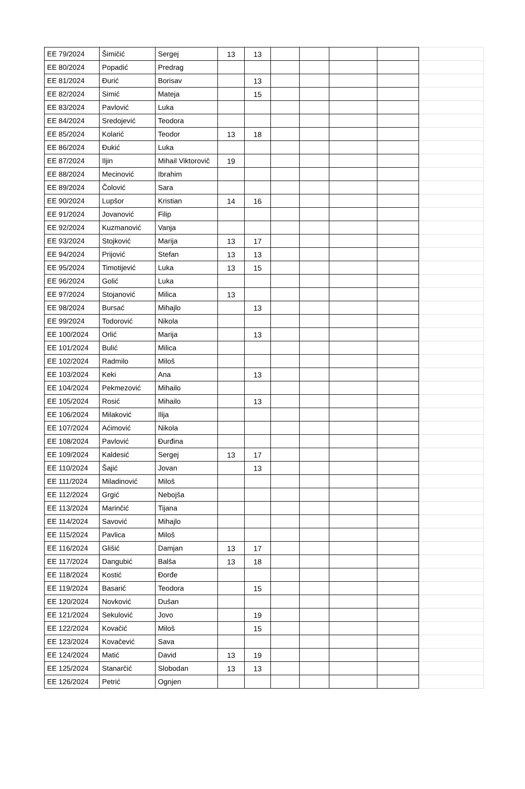| EE 79/2024 | Šimičić | Sergej | 13 | 13 | | | | | |
| EE 80/2024 | Popadić | Predrag | | | | | | | |
| EE 81/2024 | Đurić | Borisav | | 13 | | | | | |
| EE 82/2024 | Simić | Mateja | | 15 | | | | | |
| EE 83/2024 | Pavlović | Luka | | | | | | | |
| EE 84/2024 | Sredojević | Teodora | | | | | | | |
| EE 85/2024 | Kolarić | Teodor | 13 | 18 | | | | | |
| EE 86/2024 | Đukić | Luka | | | | | | | |
| EE 87/2024 | Iljin | Mihail Viktorovič | 19 | | | | | | |
| EE 88/2024 | Mecinović | Ibrahim | | | | | | | |
| EE 89/2024 | Čolović | Sara | | | | | | | |
| EE 90/2024 | Lupšor | Kristian | 14 | 16 | | | | | |
| EE 91/2024 | Jovanović | Filip | | | | | | | |
| EE 92/2024 | Kuzmanović | Vanja | | | | | | | |
| EE 93/2024 | Stojković | Marija | 13 | 17 | | | | | |
| EE 94/2024 | Prijović | Stefan | 13 | 13 | | | | | |
| EE 95/2024 | Timotijević | Luka | 13 | 15 | | | | | |
| EE 96/2024 | Golić | Luka | | | | | | | |
| EE 97/2024 | Stojanović | Milica | 13 | | | | | | |
| EE 98/2024 | Bursać | Mihajlo | | 13 | | | | | |
| EE 99/2024 | Todorović | Nikola | | | | | | | |
| EE 100/2024 | Orlić | Marija | | 13 | | | | | |
| EE 101/2024 | Bulić | Milica | | | | | | | |
| EE 102/2024 | Radmilo | Miloš | | | | | | | |
| EE 103/2024 | Keki | Ana | | 13 | | | | | |
| EE 104/2024 | Pekmezović | Mihailo | | | | | | | |
| EE 105/2024 | Rosić | Mihailo | | 13 | | | | | |
| EE 106/2024 | Milaković | Ilija | | | | | | | |
| EE 107/2024 | Aćimović | Nikola | | | | | | | |
| EE 108/2024 | Pavlović | Đurđina | | | | | | | |
| EE 109/2024 | Kaldesić | Sergej | 13 | 17 | | | | | |
| EE 110/2024 | Šajić | Jovan | | 13 | | | | | |
| EE 111/2024 | Miladinović | Miloš | | | | | | | |
| EE 112/2024 | Grgić | Nebojša | | | | | | | |
| EE 113/2024 | Marinčić | Tijana | | | | | | | |
| EE 114/2024 | Savović | Mihajlo | | | | | | | |
| EE 115/2024 | Pavlica | Miloš | | | | | | | |
| EE 116/2024 | Glišić | Damjan | 13 | 17 | | | | | |
| EE 117/2024 | Dangubić | Balša | 13 | 18 | | | | | |
| EE 118/2024 | Kostić | Đorđe | | | | | | | |
| EE 119/2024 | Basarić | Teodora | | 15 | | | | | |
| EE 120/2024 | Novković | Dušan | | | | | | | |
| EE 121/2024 | Sekulović | Jovo | | 19 | | | | | |
| EE 122/2024 | Kovačić | Miloš | | 15 | | | | | |
| EE 123/2024 | Kovačević | Sava | | | | | | | |
| EE 124/2024 | Matić | David | 13 | 19 | | | | | |
| EE 125/2024 | Stanarčić | Slobodan | 13 | 13 | | | | | |
| EE 126/2024 | Petrić | Ognjen | | | | | | | |